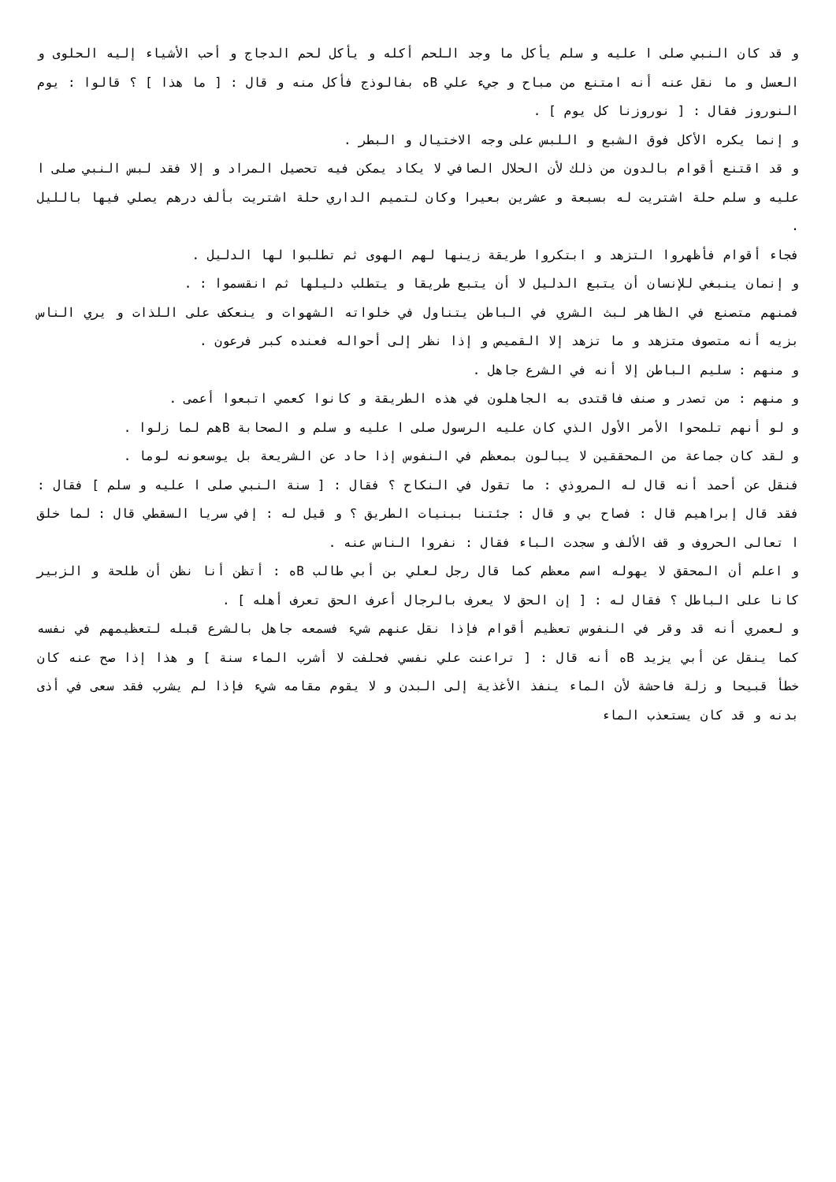و قد كان النبي صلى ا عليه و سلم يأكل ما وجد اللحم أكله و يأكل لحم الدجاج و أحب الأشياء إليه الحلوى و العسل و ما نقل عنه أنه امتنع من مباح و جيء علي Bه بفالوذج فأكل منه و قال : [ ما هذا ] ؟ قالوا : يوم النوروز فقال : [ نوروزنا كل يوم ] .
و إنما يكره الأكل فوق الشبع و اللبس على وجه الاختيال و البطر .
و قد اقتنع أقوام بالدون من ذلك لأن الحلال الصافي لا يكاد يمكن فيه تحصيل المراد و إلا فقد لبس النبي صلى ا عليه و سلم حلة اشتريت له بسبعة و عشرين بعيرا وكان لتميم الداري حلة اشتريت بألف درهم يصلي فيها بالليل .
فجاء أقوام فأظهروا التزهد و ابتكروا طريقة زينها لهم الهوى ثم تطلبوا لها الدليل .
و إنمان ينبغي للإنسان أن يتبع الدليل لا أن يتبع طريقا و يتطلب دليلها ثم انقسموا : .
فمنهم متصنع في الظاهر لبث الشري في الباطن يتناول في خلواته الشهوات و ينعكف على اللذات و يري الناس بزيه أنه متصوف متزهد و ما تزهد إلا القميص و إذا نظر إلى أحواله فعنده كبر فرعون .
و منهم : سليم الباطن إلا أنه في الشرع جاهل .
و منهم : من تصدر و صنف فاقتدى به الجاهلون في هذه الطريقة و كانوا كعمي اتبعوا أعمى .
و لو أنهم تلمحوا الأمر الأول الذي كان عليه الرسول صلى ا عليه و سلم و الصحابة Bهم لما زلوا .
و لقد كان جماعة من المحققين لا يبالون بمعظم في النفوس إذا حاد عن الشريعة بل يوسعونه لوما .
فنقل عن أحمد أنه قال له المروذي : ما تقول في النكاح ؟ فقال : [ سنة النبي صلى ا عليه و سلم ] فقال : فقد قال إبراهيم قال : فصاح بي و قال : جئتنا ببنيات الطريق ؟ و قيل له : إفي سريا السقطي قال : لما خلق ا تعالى الحروف و قف الألف و سجدت الباء فقال : نفروا الناس عنه .
و اعلم أن المحقق لا يهوله اسم معظم كما قال رجل لعلي بن أبي طالب Bه : أتظن أنا نظن أن طلحة و الزبير كانا على الباطل ؟ فقال له : [ إن الحق لا يعرف بالرجال أعرف الحق تعرف أهله ] .
و لعمري أنه قد وقر في النفوس تعظيم أقوام فإذا نقل عنهم شيء فسمعه جاهل بالشرع قبله لتعظيمهم في نفسه كما ينقل عن أبي يزيد Bه أنه قال : [ تراعنت علي نفسي فحلفت لا أشرب الماء سنة ] و هذا إذا صح عنه كان خطأ قبيحا و زلة فاحشة لأن الماء ينفذ الأغذية إلى البدن و لا يقوم مقامه شيء فإذا لم يشرب فقد سعى في أذى بدنه و قد كان يستعذب الماء